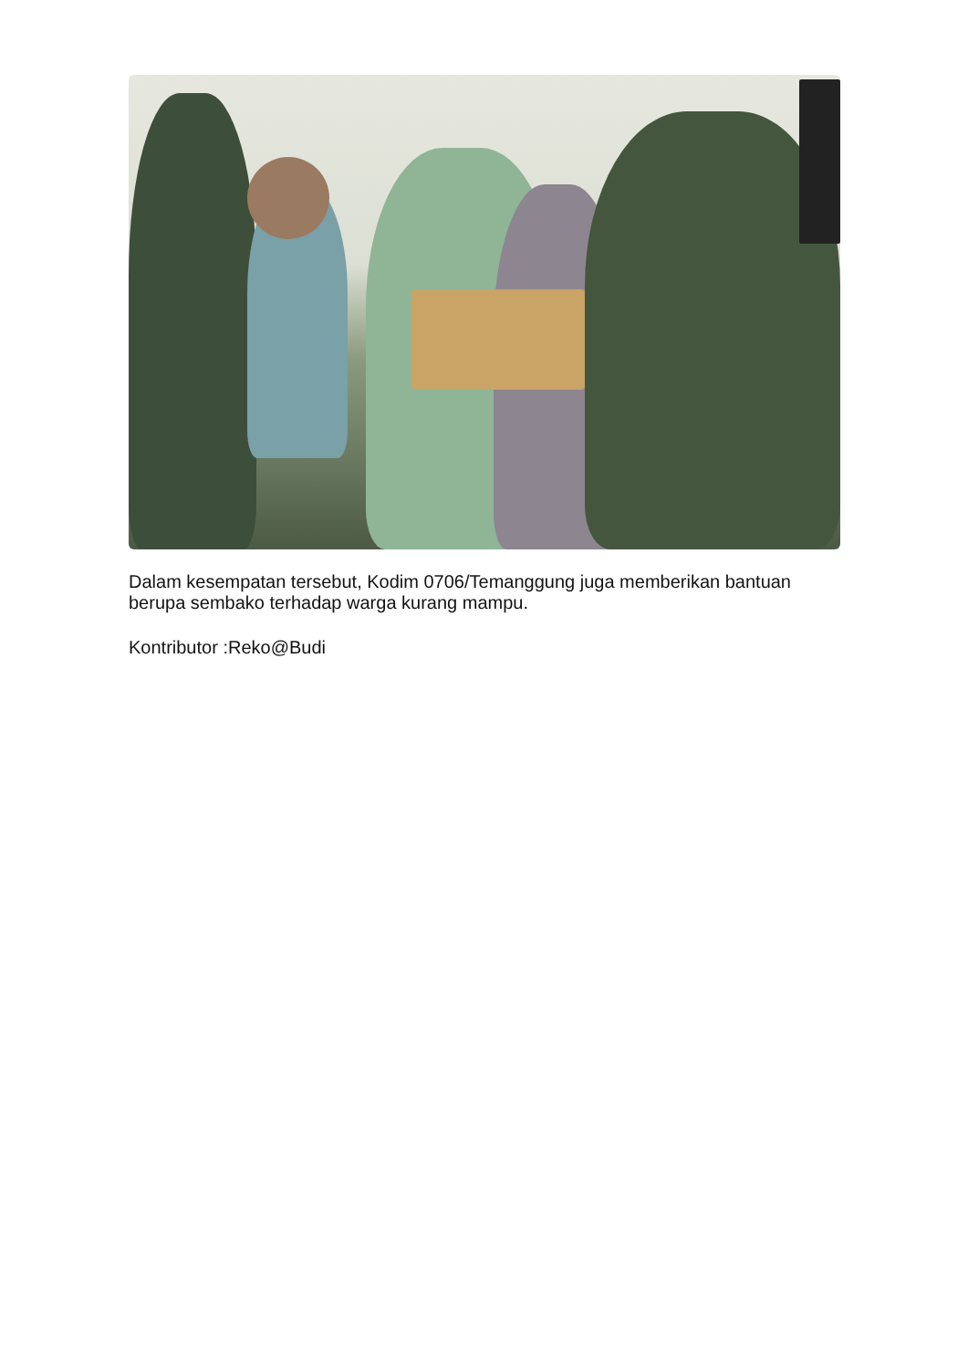Dalam kesempatan tersebut, Kodim 0706/Temanggung juga memberikan bantuan berupa sembako terhadap warga kurang mampu.
Kontributor :Reko@Budi